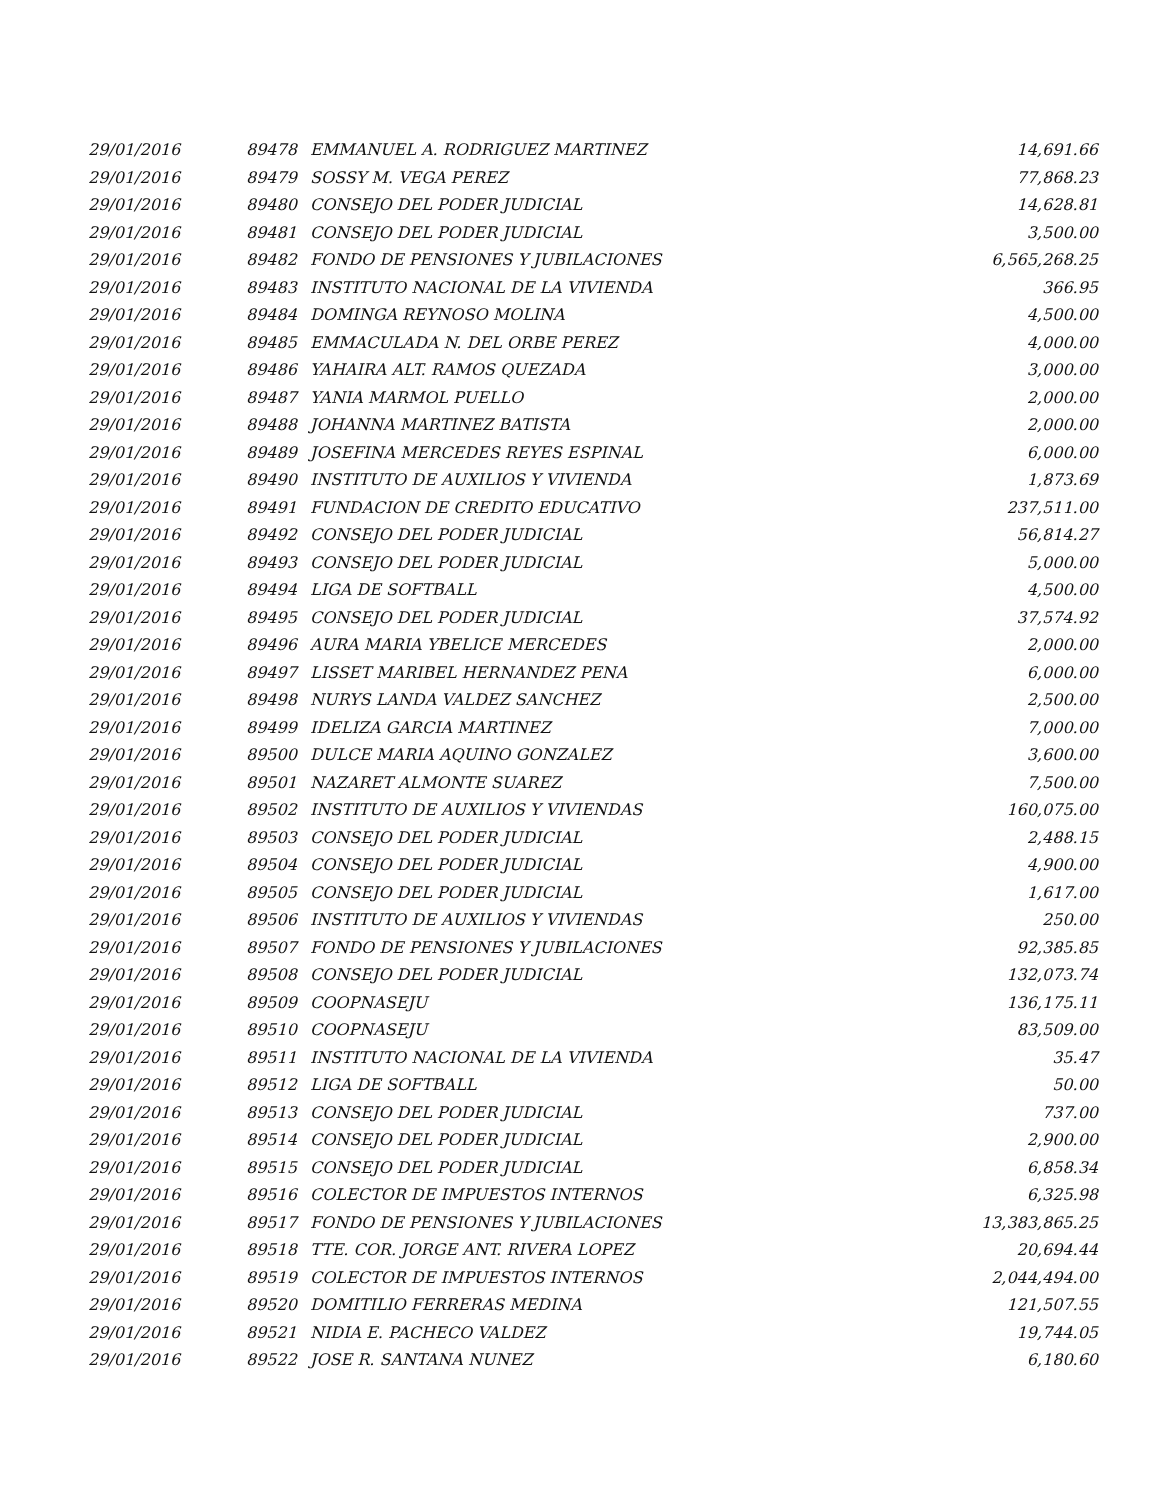| 29/01/2016 | 89478 | EMMANUEL A. RODRIGUEZ MARTINEZ | 14,691.66 |
| 29/01/2016 | 89479 | SOSSY M. VEGA PEREZ | 77,868.23 |
| 29/01/2016 | 89480 | CONSEJO DEL PODER JUDICIAL | 14,628.81 |
| 29/01/2016 | 89481 | CONSEJO DEL PODER JUDICIAL | 3,500.00 |
| 29/01/2016 | 89482 | FONDO DE PENSIONES Y JUBILACIONES | 6,565,268.25 |
| 29/01/2016 | 89483 | INSTITUTO NACIONAL DE LA VIVIENDA | 366.95 |
| 29/01/2016 | 89484 | DOMINGA REYNOSO MOLINA | 4,500.00 |
| 29/01/2016 | 89485 | EMMACULADA N. DEL ORBE PEREZ | 4,000.00 |
| 29/01/2016 | 89486 | YAHAIRA ALT. RAMOS QUEZADA | 3,000.00 |
| 29/01/2016 | 89487 | YANIA MARMOL PUELLO | 2,000.00 |
| 29/01/2016 | 89488 | JOHANNA MARTINEZ BATISTA | 2,000.00 |
| 29/01/2016 | 89489 | JOSEFINA MERCEDES REYES ESPINAL | 6,000.00 |
| 29/01/2016 | 89490 | INSTITUTO DE AUXILIOS Y VIVIENDA | 1,873.69 |
| 29/01/2016 | 89491 | FUNDACION DE CREDITO EDUCATIVO | 237,511.00 |
| 29/01/2016 | 89492 | CONSEJO DEL PODER JUDICIAL | 56,814.27 |
| 29/01/2016 | 89493 | CONSEJO DEL PODER JUDICIAL | 5,000.00 |
| 29/01/2016 | 89494 | LIGA DE SOFTBALL | 4,500.00 |
| 29/01/2016 | 89495 | CONSEJO DEL PODER JUDICIAL | 37,574.92 |
| 29/01/2016 | 89496 | AURA MARIA YBELICE MERCEDES | 2,000.00 |
| 29/01/2016 | 89497 | LISSET MARIBEL HERNANDEZ PENA | 6,000.00 |
| 29/01/2016 | 89498 | NURYS LANDA VALDEZ SANCHEZ | 2,500.00 |
| 29/01/2016 | 89499 | IDELIZA GARCIA MARTINEZ | 7,000.00 |
| 29/01/2016 | 89500 | DULCE MARIA AQUINO GONZALEZ | 3,600.00 |
| 29/01/2016 | 89501 | NAZARET ALMONTE SUAREZ | 7,500.00 |
| 29/01/2016 | 89502 | INSTITUTO DE AUXILIOS Y VIVIENDAS | 160,075.00 |
| 29/01/2016 | 89503 | CONSEJO DEL PODER JUDICIAL | 2,488.15 |
| 29/01/2016 | 89504 | CONSEJO DEL PODER JUDICIAL | 4,900.00 |
| 29/01/2016 | 89505 | CONSEJO DEL PODER JUDICIAL | 1,617.00 |
| 29/01/2016 | 89506 | INSTITUTO DE AUXILIOS Y VIVIENDAS | 250.00 |
| 29/01/2016 | 89507 | FONDO DE PENSIONES Y JUBILACIONES | 92,385.85 |
| 29/01/2016 | 89508 | CONSEJO DEL PODER JUDICIAL | 132,073.74 |
| 29/01/2016 | 89509 | COOPNASEJU | 136,175.11 |
| 29/01/2016 | 89510 | COOPNASEJU | 83,509.00 |
| 29/01/2016 | 89511 | INSTITUTO NACIONAL DE LA VIVIENDA | 35.47 |
| 29/01/2016 | 89512 | LIGA DE SOFTBALL | 50.00 |
| 29/01/2016 | 89513 | CONSEJO DEL PODER JUDICIAL | 737.00 |
| 29/01/2016 | 89514 | CONSEJO DEL PODER JUDICIAL | 2,900.00 |
| 29/01/2016 | 89515 | CONSEJO DEL PODER JUDICIAL | 6,858.34 |
| 29/01/2016 | 89516 | COLECTOR DE IMPUESTOS INTERNOS | 6,325.98 |
| 29/01/2016 | 89517 | FONDO DE PENSIONES Y JUBILACIONES | 13,383,865.25 |
| 29/01/2016 | 89518 | TTE. COR. JORGE ANT. RIVERA LOPEZ | 20,694.44 |
| 29/01/2016 | 89519 | COLECTOR DE IMPUESTOS INTERNOS | 2,044,494.00 |
| 29/01/2016 | 89520 | DOMITILIO FERRERAS MEDINA | 121,507.55 |
| 29/01/2016 | 89521 | NIDIA E. PACHECO VALDEZ | 19,744.05 |
| 29/01/2016 | 89522 | JOSE R. SANTANA NUNEZ | 6,180.60 |